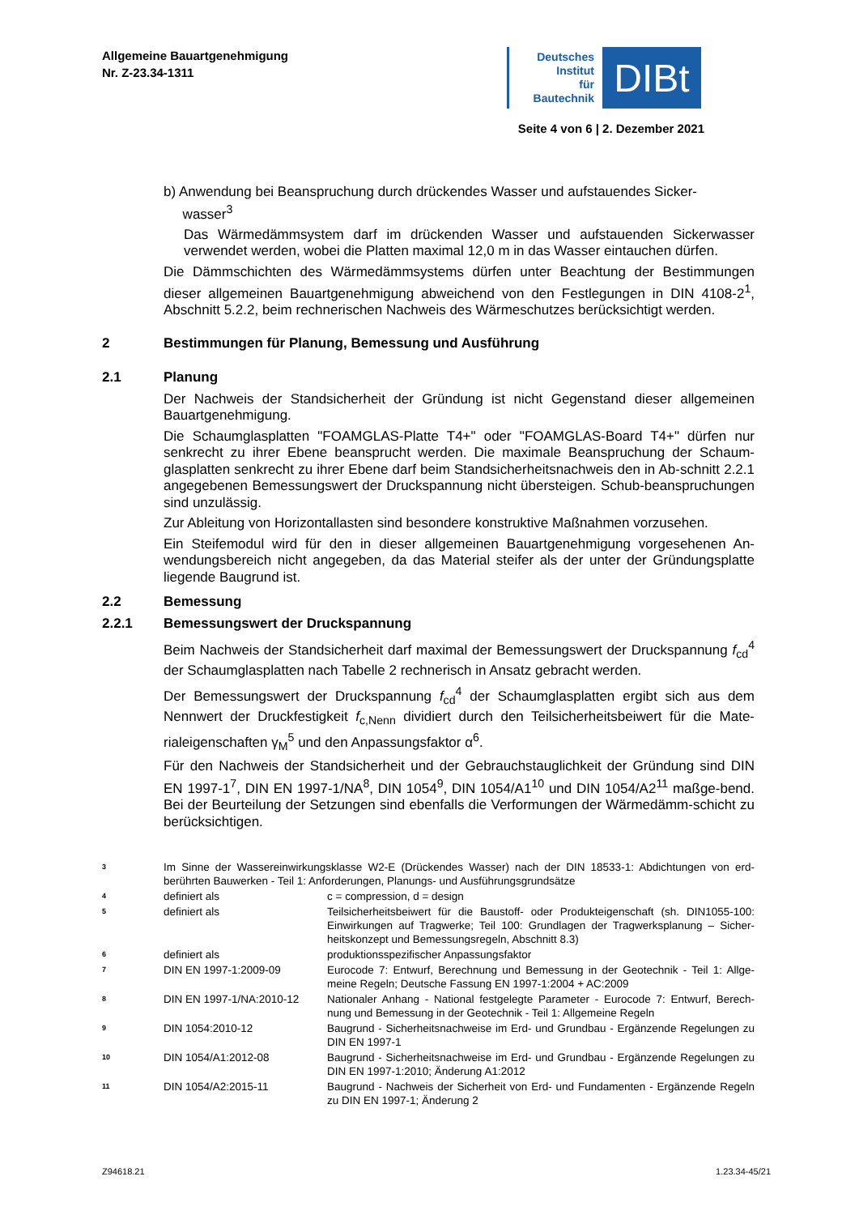Allgemeine Bauartgenehmigung
Nr. Z-23.34-1311
Deutsches
Institut
für
Bautechnik
DIBt
Seite 4 von 6 | 2. Dezember 2021
b) Anwendung bei Beanspruchung durch drückendes Wasser und aufstauendes Sicker-
wasser<sup>3</sup>
Das Wärmedämmsystem darf im drückenden Wasser und aufstauenden Sickerwasser verwendet werden, wobei die Platten maximal 12,0 m in das Wasser eintauchen dürfen.
Die Dämmschichten des Wärmedämmsystems dürfen unter Beachtung der Bestimmungen dieser allgemeinen Bauartgenehmigung abweichend von den Festlegungen in DIN 4108-2<sup>1</sup>, Abschnitt 5.2.2, beim rechnerischen Nachweis des Wärmeschutzes berücksichtigt werden.
2 Bestimmungen für Planung, Bemessung und Ausführung
2.1 Planung
Der Nachweis der Standsicherheit der Gründung ist nicht Gegenstand dieser allgemeinen Bauartgenehmigung.
Die Schaumglasplatten "FOAMGLAS-Platte T4+" oder "FOAMGLAS-Board T4+" dürfen nur senkrecht zu ihrer Ebene beansprucht werden. Die maximale Beanspruchung der Schaum-glasplatten senkrecht zu ihrer Ebene darf beim Standsicherheitsnachweis den in Ab-schnitt 2.2.1 angegebenen Bemessungswert der Druckspannung nicht übersteigen. Schub-beanspruchungen sind unzulässig.
Zur Ableitung von Horizontallasten sind besondere konstruktive Maßnahmen vorzusehen.
Ein Steifemodul wird für den in dieser allgemeinen Bauartgenehmigung vorgesehenen An-wendungsbereich nicht angegeben, da das Material steifer als der unter der Gründungsplatte liegende Baugrund ist.
2.2 Bemessung
2.2.1 Bemessungswert der Druckspannung
Beim Nachweis der Standsicherheit darf maximal der Bemessungswert der Druckspannung f<sub>cd</sub><sup>4</sup> der Schaumglasplatten nach Tabelle 2 rechnerisch in Ansatz gebracht werden.
Der Bemessungswert der Druckspannung f<sub>cd</sub><sup>4</sup> der Schaumglasplatten ergibt sich aus dem Nennwert der Druckfestigkeit f<sub>c,Nenn</sub> dividiert durch den Teilsicherheitsbeiwert für die Mate-rialeigenschaften γ<sub>M</sub><sup>5</sup> und den Anpassungsfaktor α<sup>6</sup>.
Für den Nachweis der Standsicherheit und der Gebrauchstauglichkeit der Gründung sind DIN EN 1997-1<sup>7</sup>, DIN EN 1997-1/NA<sup>8</sup>, DIN 1054<sup>9</sup>, DIN 1054/A1<sup>10</sup> und DIN 1054/A2<sup>11</sup> maßge-bend. Bei der Beurteilung der Setzungen sind ebenfalls die Verformungen der Wärmedämm-schicht zu berücksichtigen.
3 Im Sinne der Wassereinwirkungsklasse W2-E (Drückendes Wasser) nach der DIN 18533-1: Abdichtungen von erd-berührten Bauwerken - Teil 1: Anforderungen, Planungs- und Ausführungsgrundsätze
4 definiert als c = compression, d = design
5 definiert als Teilsicherheitsbeiwert für die Baustoff- oder Produkteigenschaft (sh. DIN1055-100: Einwirkungen auf Tragwerke; Teil 100: Grundlagen der Tragwerksplanung – Sicher-heitskonzept und Bemessungsregeln, Abschnitt 8.3)
6 definiert als produktionsspezifischer Anpassungsfaktor
7 DIN EN 1997-1:2009-09 Eurocode 7: Entwurf, Berechnung und Bemessung in der Geotechnik - Teil 1: Allge-meine Regeln; Deutsche Fassung EN 1997-1:2004 + AC:2009
8 DIN EN 1997-1/NA:2010-12 Nationaler Anhang - National festgelegte Parameter - Eurocode 7: Entwurf, Berech-nung und Bemessung in der Geotechnik - Teil 1: Allgemeine Regeln
9 DIN 1054:2010-12 Baugrund - Sicherheitsnachweise im Erd- und Grundbau - Ergänzende Regelungen zu DIN EN 1997-1
10 DIN 1054/A1:2012-08 Baugrund - Sicherheitsnachweise im Erd- und Grundbau - Ergänzende Regelungen zu DIN EN 1997-1:2010; Änderung A1:2012
11 DIN 1054/A2:2015-11 Baugrund - Nachweis der Sicherheit von Erd- und Fundamenten - Ergänzende Regeln zu DIN EN 1997-1; Änderung 2
Z94618.21 1.23.34-45/21